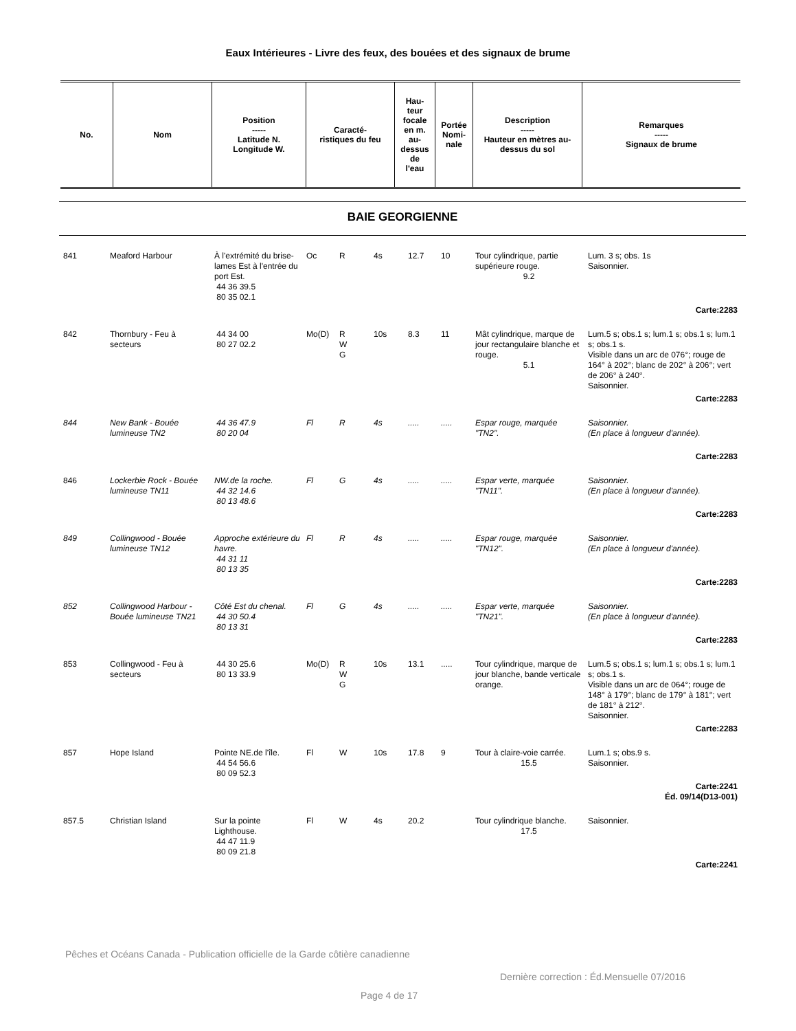Eaux Intérieures - Livre des feux, des bouées et des signaux de brume
| No. | Nom | Position ----- Latitude N. Longitude W. | Caracté- ristiques du feu | Hau- teur focale en m. au- dessus de l'eau | Portée Nomi- nale | Description ----- Hauteur en mètres au- dessus du sol | Remarques ----- Signaux de brume |
| --- | --- | --- | --- | --- | --- | --- | --- |
BAIE GEORGIENNE
| 841 | Meaford Harbour | À l'extrémité du brise-lames Est à l'entrée du port Est. 44 36 39.5 80 35 02.1 | Oc | R | 4s | 12.7 | 10 | Tour cylindrique, partie supérieure rouge. 9.2 | Lum. 3 s; obs. 1s Saisonnier. |
| Carte:2283 | | | | | | | | | |
| 842 | Thornbury - Feu à secteurs | 44 34 00 80 27 02.2 | Mo(D) | R W G | 10s | 8.3 | 11 | Mât cylindrique, marque de jour rectangulaire blanche et rouge. 5.1 | Lum.5 s; obs.1 s; lum.1 s; obs.1 s; lum.1 s; obs.1 s. Visible dans un arc de 076°; rouge de 164° à 202°; blanc de 202° à 206°; vert de 206° à 240°. Saisonnier. |
| Carte:2283 | | | | | | | | | |
| 844 | New Bank - Bouée lumineuse TN2 | 44 36 47.9 80 20 04 | Fl | R | 4s | ..... | ..... | Espar rouge, marquée "TN2". | Saisonnier. (En place à longueur d'année). |
| Carte:2283 | | | | | | | | | |
| 846 | Lockerbie Rock - Bouée lumineuse TN11 | NW.de la roche. 44 32 14.6 80 13 48.6 | Fl | G | 4s | ..... | ..... | Espar verte, marquée "TN11". | Saisonnier. (En place à longueur d'année). |
| Carte:2283 | | | | | | | | | |
| 849 | Collingwood - Bouée lumineuse TN12 | Approche extérieure du havre. 44 31 11 80 13 35 | Fl | R | 4s | ..... | ..... | Espar rouge, marquée "TN12". | Saisonnier. (En place à longueur d'année). |
| Carte:2283 | | | | | | | | | |
| 852 | Collingwood Harbour - Bouée lumineuse TN21 | Côté Est du chenal. 44 30 50.4 80 13 31 | Fl | G | 4s | ..... | ..... | Espar verte, marquée "TN21". | Saisonnier. (En place à longueur d'année). |
| Carte:2283 | | | | | | | | | |
| 853 | Collingwood - Feu à secteurs | 44 30 25.6 80 13 33.9 | Mo(D) | R W G | 10s | 13.1 | ..... | Tour cylindrique, marque de jour blanche, bande verticale orange. | Lum.5 s; obs.1 s; lum.1 s; obs.1 s; lum.1 s; obs.1 s. Visible dans un arc de 064°; rouge de 148° à 179°; blanc de 179° à 181°; vert de 181° à 212°. Saisonnier. |
| Carte:2283 | | | | | | | | | |
| 857 | Hope Island | Pointe NE.de l'île. 44 54 56.6 80 09 52.3 | Fl | W | 10s | 17.8 | 9 | Tour à claire-voie carrée. 15.5 | Lum.1 s; obs.9 s. Saisonnier. |
| Carte:2241 Éd. 09/14(D13-001) | | | | | | | | | |
| 857.5 | Christian Island | Sur la pointe Lighthouse. 44 47 11.9 80 09 21.8 | Fl | W | 4s | 20.2 | | Tour cylindrique blanche. 17.5 | Saisonnier. |
| Carte:2241 | | | | | | | | | |
Pêches et Océans Canada - Publication officielle de la Garde côtière canadienne
Dernière correction : Éd.Mensuelle 07/2016
Page 4 de 17